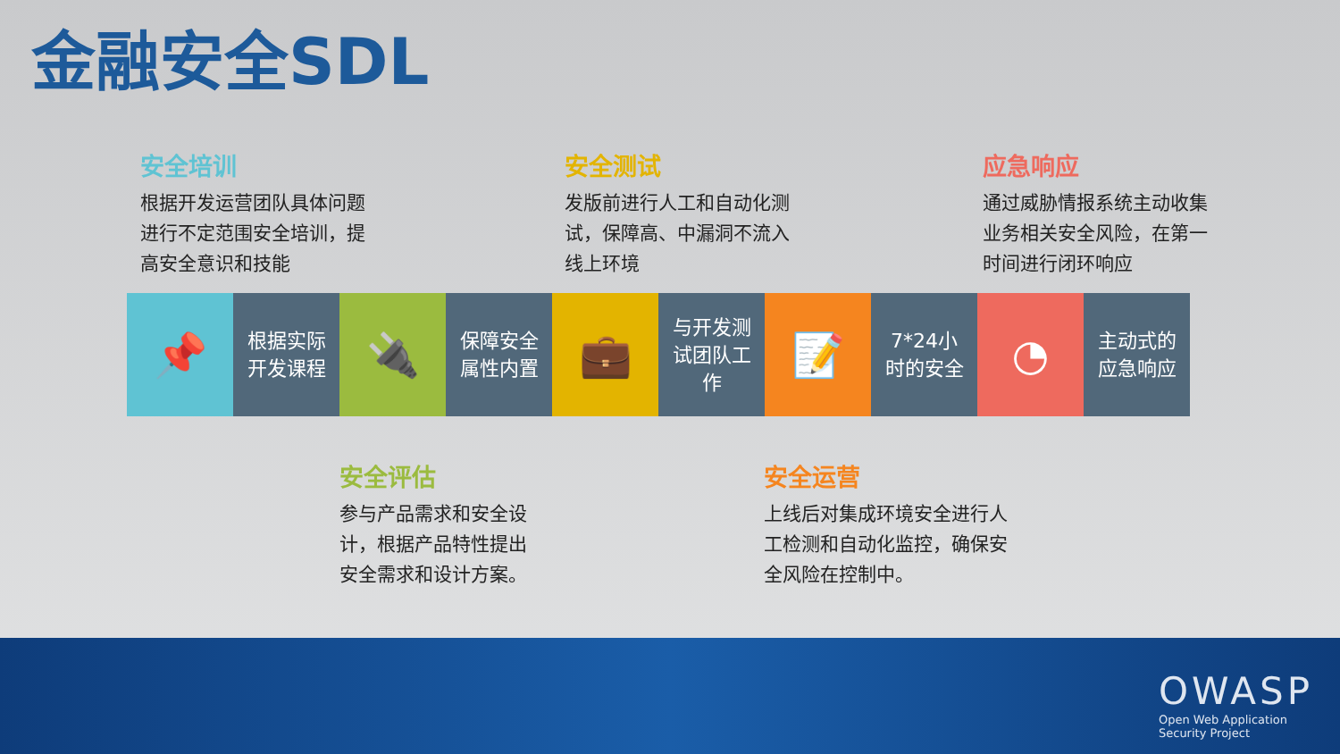金融安全SDL
安全培训
根据开发运营团队具体问题进行不定范围安全培训，提高安全意识和技能
安全测试
发版前进行人工和自动化测试，保障高、中漏洞不流入线上环境
应急响应
通过威胁情报系统主动收集业务相关安全风险，在第一时间进行闭环响应
📌
根据实际
开发课程
🔌
保障安全
属性内置
💼
与开发测
试团队工
作
📝
7*24小
时的安全
◔
主动式的
应急响应
安全评估
参与产品需求和安全设计，根据产品特性提出安全需求和设计方案。
安全运营
上线后对集成环境安全进行人工检测和自动化监控，确保安全风险在控制中。
OWASP
Open Web Application
Security Project